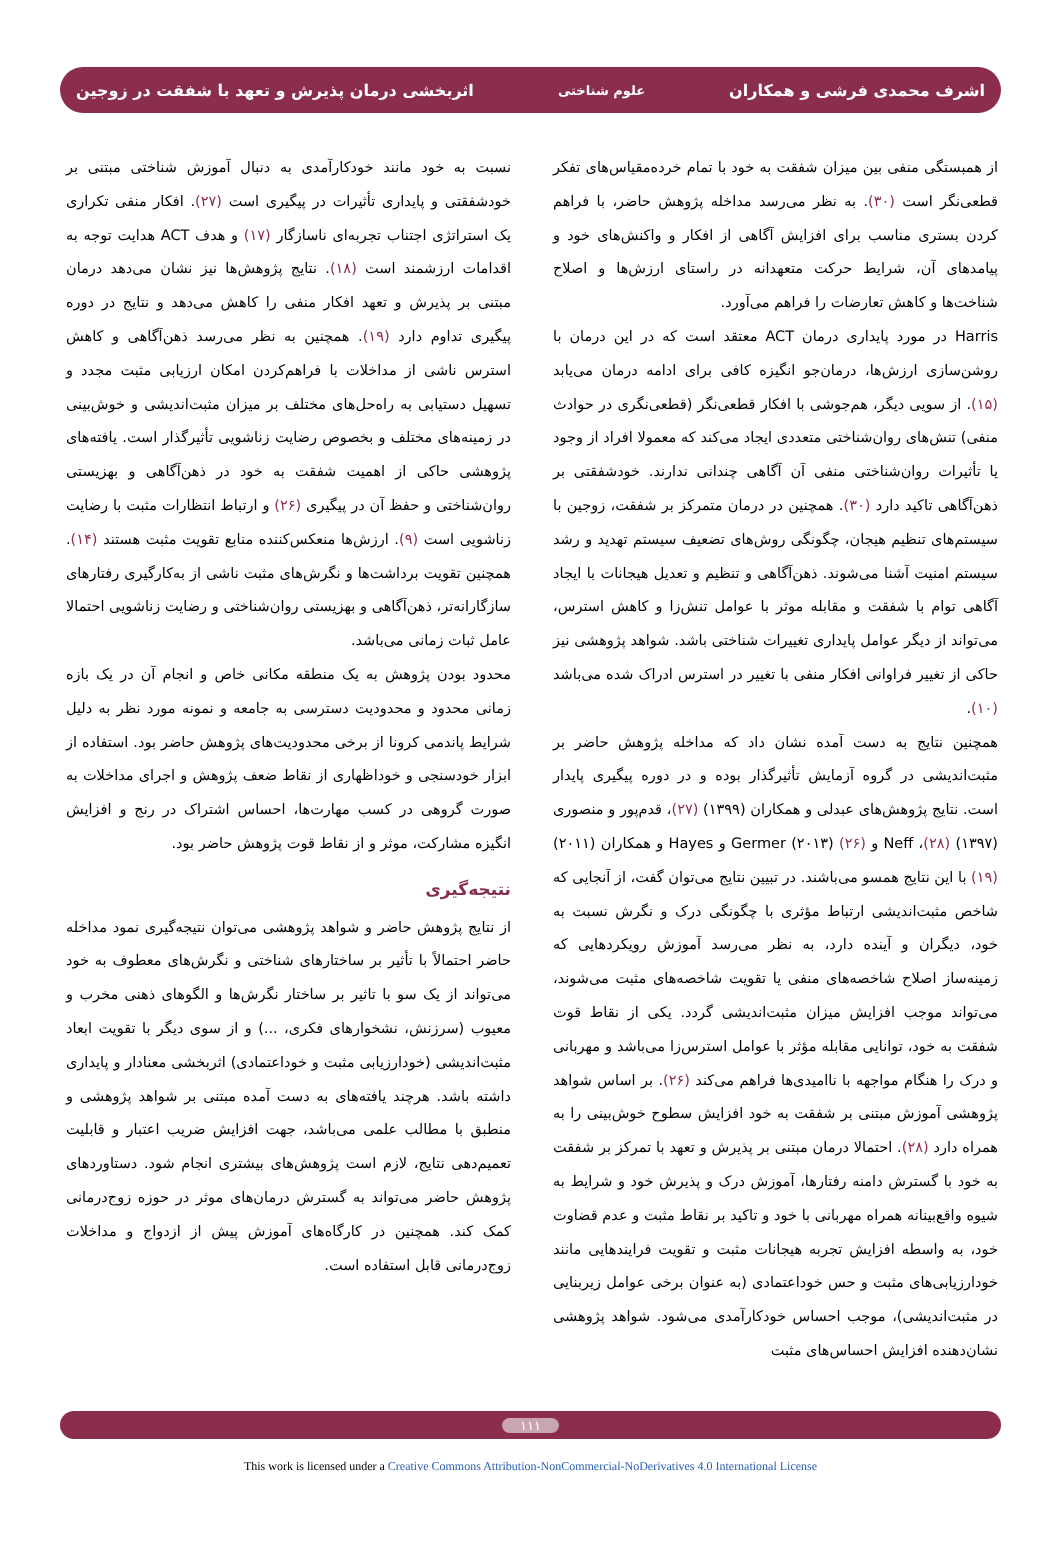اشرف محمدی فرشی و همکاران علوم شناختی اثربخشی درمان پذیرش و تعهد با شفقت در زوجین
از همبستگی منفی بین میزان شفقت به خود با تمام خرده‌مقیاس‌های تفکر قطعی‌نگر است (۳۰). به نظر می‌رسد مداخله پژوهش حاضر، با فراهم کردن بستری مناسب برای افزایش آگاهی از افکار و واکنش‌های خود و پیامدهای آن، شرایط حرکت متعهدانه در راستای ارزش‌ها و اصلاح شناخت‌ها و کاهش تعارضات را فراهم می‌آورد.
Harris در مورد پایداری درمان ACT معتقد است که در این درمان با روشن‌سازی ارزش‌ها، درمان‌جو انگیزه کافی برای ادامه درمان می‌یابد (۱۵). از سویی دیگر، هم‌جوشی با افکار قطعی‌نگر (قطعی‌نگری در حوادث منفی) تنش‌های روان‌شناختی متعددی ایجاد می‌کند که معمولا افراد از وجود یا تأثیرات روان‌شناختی منفی آن آگاهی چندانی ندارند. خودشفقتی بر ذهن‌آگاهی تاکید دارد (۳۰). همچنین در درمان متمرکز بر شفقت، زوجین با سیستم‌های تنظیم هیجان، چگونگی روش‌های تضعیف سیستم تهدید و رشد سیستم امنیت آشنا می‌شوند. ذهن‌آگاهی و تنظیم و تعدیل هیجانات با ایجاد آگاهی توام با شفقت و مقابله موثر با عوامل تنش‌زا و کاهش استرس، می‌تواند از دیگر عوامل پایداری تغییرات شناختی باشد. شواهد پژوهشی نیز حاکی از تغییر فراوانی افکار منفی با تغییر در استرس ادراک شده می‌باشد (۱۰).
همچنین نتایج به دست آمده نشان داد که مداخله پژوهش حاضر بر مثبت‌اندیشی در گروه آزمایش تأثیرگذار بوده و در دوره پیگیری پایدار است. نتایج پژوهش‌های عبدلی و همکاران (۱۳۹۹) (۲۷)، قدم‌پور و منصوری (۱۳۹۷) (۲۸)، Neff و Germer (۲۰۱۳) (۲۶) و Hayes و همکاران (۲۰۱۱) (۱۹) با این نتایج همسو می‌باشند. در تبیین نتایج می‌توان گفت، از آنجایی که شاخص مثبت‌اندیشی ارتباط مؤثری با چگونگی درک و نگرش نسبت به خود، دیگران و آینده دارد، به نظر می‌رسد آموزش رویکردهایی که زمینه‌ساز اصلاح شاخصه‌های منفی یا تقویت شاخصه‌های مثبت می‌شوند، می‌تواند موجب افزایش میزان مثبت‌اندیشی گردد. یکی از نقاط قوت شفقت به خود، توانایی مقابله مؤثر با عوامل استرس‌زا می‌باشد و مهربانی و درک را هنگام مواجهه با ناامیدی‌ها فراهم می‌کند (۲۶). بر اساس شواهد پژوهشی آموزش مبتنی بر شفقت به خود افزایش سطوح خوش‌بینی را به همراه دارد (۲۸). احتمالا درمان مبتنی بر پذیرش و تعهد با تمرکز بر شفقت به خود با گسترش دامنه رفتارها، آموزش درک و پذیرش خود و شرایط به شیوه واقع‌بینانه همراه مهربانی با خود و تاکید بر نقاط مثبت و عدم قضاوت خود، به واسطه افزایش تجربه هیجانات مثبت و تقویت فرایندهایی مانند خودارزیابی‌های مثبت و حس خوداعتمادی (به عنوان برخی عوامل زیربنایی در مثبت‌اندیشی)، موجب احساس خودکارآمدی می‌شود. شواهد پژوهشی نشان‌دهنده افزایش احساس‌های مثبت
نسبت به خود مانند خودکارآمدی به دنبال آموزش شناختی مبتنی بر خودشفقتی و پایداری تأثیرات در پیگیری است (۲۷). افکار منفی تکراری یک استراتژی اجتناب تجربه‌ای ناسازگار (۱۷) و هدف ACT هدایت توجه به اقدامات ارزشمند است (۱۸). نتایج پژوهش‌ها نیز نشان می‌دهد درمان مبتنی بر پذیرش و تعهد افکار منفی را کاهش می‌دهد و نتایج در دوره پیگیری تداوم دارد (۱۹). همچنین به نظر می‌رسد ذهن‌آگاهی و کاهش استرس ناشی از مداخلات با فراهم‌کردن امکان ارزیابی مثبت مجدد و تسهیل دستیابی به راه‌حل‌های مختلف بر میزان مثبت‌اندیشی و خوش‌بینی در زمینه‌های مختلف و بخصوص رضایت زناشویی تأثیرگذار است. یافته‌های پژوهشی حاکی از اهمیت شفقت به خود در ذهن‌آگاهی و بهزیستی روان‌شناختی و حفظ آن در پیگیری (۲۶) و ارتباط انتظارات مثبت با رضایت زناشویی است (۹). ارزش‌ها منعکس‌کننده منابع تقویت مثبت هستند (۱۴). همچنین تقویت برداشت‌ها و نگرش‌های مثبت ناشی از به‌کارگیری رفتارهای سازگارانه‌تر، ذهن‌آگاهی و بهزیستی روان‌شناختی و رضایت زناشویی احتمالا عامل ثبات زمانی می‌باشد.
محدود بودن پژوهش به یک منطقه مکانی خاص و انجام آن در یک بازه زمانی محدود و محدودیت دسترسی به جامعه و نمونه مورد نظر به دلیل شرایط پاندمی کرونا از برخی محدودیت‌های پژوهش حاضر بود. استفاده از ابزار خودسنجی و خوداظهاری از نقاط ضعف پژوهش و اجرای مداخلات به صورت گروهی در کسب مهارت‌ها، احساس اشتراک در رنج و افزایش انگیزه مشارکت، موثر و از نقاط قوت پژوهش حاضر بود.
نتیجه‌گیری
از نتایج پژوهش حاضر و شواهد پژوهشی می‌توان نتیجه‌گیری نمود مداخله حاضر احتمالاً با تأثیر بر ساختارهای شناختی و نگرش‌های معطوف به خود می‌تواند از یک سو با تاثیر بر ساختار نگرش‌ها و الگوهای ذهنی مخرب و معیوب (سرزنش، نشخوارهای فکری، ...) و از سوی دیگر با تقویت ابعاد مثبت‌اندیشی (خودارزیابی مثبت و خوداعتمادی) اثربخشی معنادار و پایداری داشته باشد. هرچند یافته‌های به دست آمده مبتنی بر شواهد پژوهشی و منطبق با مطالب علمی می‌باشد، جهت افزایش ضریب اعتبار و قابلیت تعمیم‌دهی نتایج، لازم است پژوهش‌های بیشتری انجام شود. دستاوردهای پژوهش حاضر می‌تواند به گسترش درمان‌های موثر در حوزه زوج‌درمانی کمک کند. همچنین در کارگاه‌های آموزش پیش از ازدواج و مداخلات زوج‌درمانی قابل استفاده است.
۱۱۱
This work is licensed under a Creative Commons Attribution-NonCommercial-NoDerivatives 4.0 International License